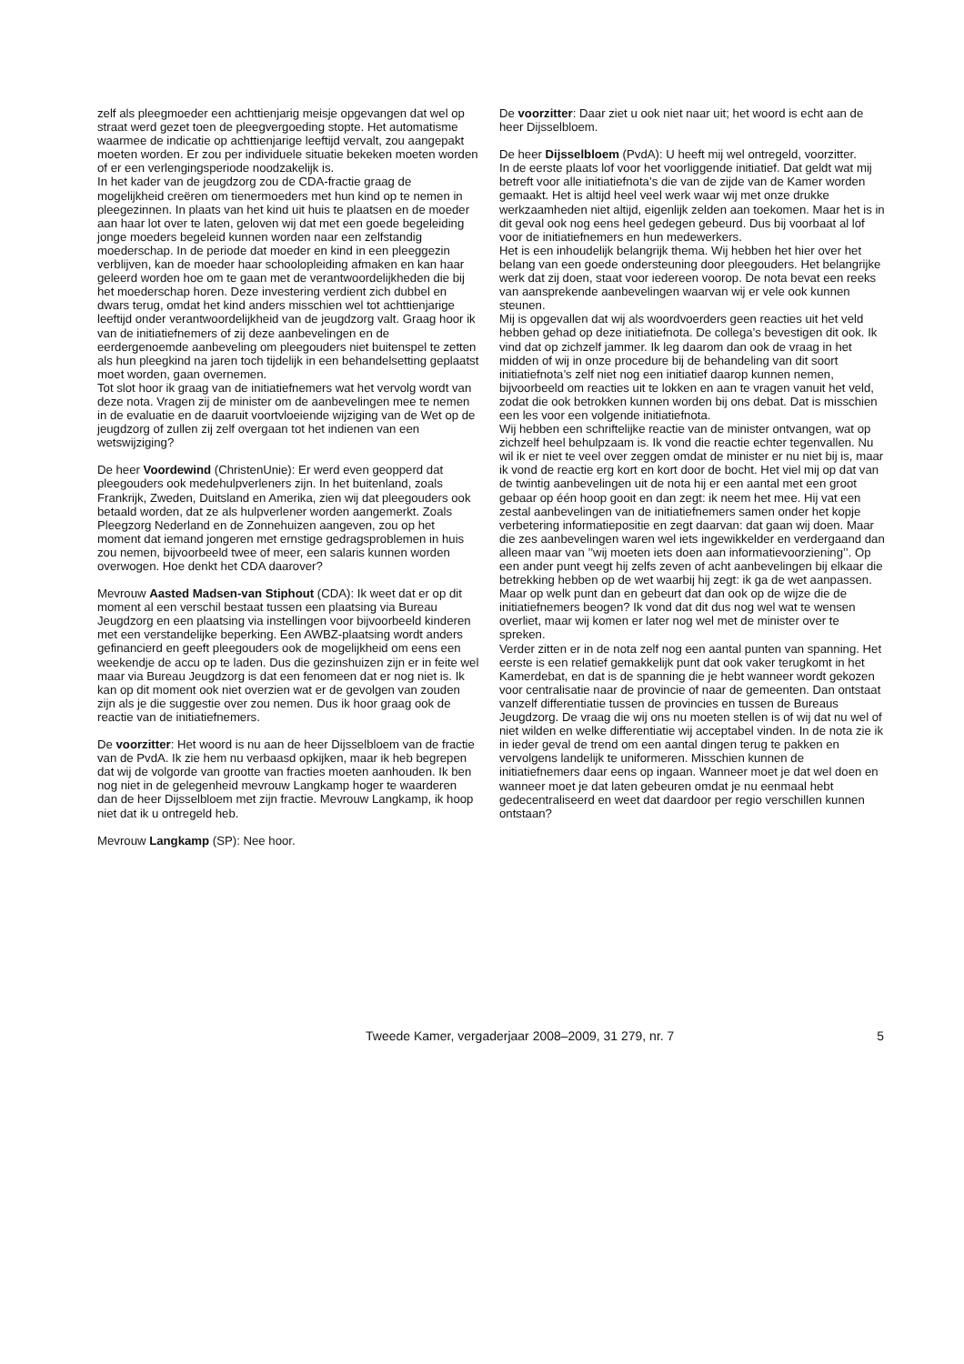zelf als pleegmoeder een achttienjarig meisje opgevangen dat wel op straat werd gezet toen de pleegvergoeding stopte. Het automatisme waarmee de indicatie op achttienjarige leeftijd vervalt, zou aangepakt moeten worden. Er zou per individuele situatie bekeken moeten worden of er een verlengingsperiode noodzakelijk is.
In het kader van de jeugdzorg zou de CDA-fractie graag de mogelijkheid creëren om tienermoeders met hun kind op te nemen in pleegezinnen. In plaats van het kind uit huis te plaatsen en de moeder aan haar lot over te laten, geloven wij dat met een goede begeleiding jonge moeders begeleid kunnen worden naar een zelfstandig moederschap. In de periode dat moeder en kind in een pleeggezin verblijven, kan de moeder haar schoolopleiding afmaken en kan haar geleerd worden hoe om te gaan met de verantwoordelijkheden die bij het moederschap horen. Deze investering verdient zich dubbel en dwars terug, omdat het kind anders misschien wel tot achttienjarige leeftijd onder verantwoordelijkheid van de jeugdzorg valt. Graag hoor ik van de initiatiefnemers of zij deze aanbevelingen en de eerdergenoemde aanbeveling om pleegouders niet buitenspel te zetten als hun pleegkind na jaren toch tijdelijk in een behandelsetting geplaatst moet worden, gaan overnemen.
Tot slot hoor ik graag van de initiatiefnemers wat het vervolg wordt van deze nota. Vragen zij de minister om de aanbevelingen mee te nemen in de evaluatie en de daaruit voortvloeiende wijziging van de Wet op de jeugdzorg of zullen zij zelf overgaan tot het indienen van een wetswijziging?
De heer Voordewind (ChristenUnie): Er werd even geopperd dat pleegouders ook medehulpverleners zijn. In het buitenland, zoals Frankrijk, Zweden, Duitsland en Amerika, zien wij dat pleegouders ook betaald worden, dat ze als hulpverlener worden aangemerkt. Zoals Pleegzorg Nederland en de Zonnehuizen aangeven, zou op het moment dat iemand jongeren met ernstige gedragsproblemen in huis zou nemen, bijvoorbeeld twee of meer, een salaris kunnen worden overwogen. Hoe denkt het CDA daarover?
Mevrouw Aasted Madsen-van Stiphout (CDA): Ik weet dat er op dit moment al een verschil bestaat tussen een plaatsing via Bureau Jeugdzorg en een plaatsing via instellingen voor bijvoorbeeld kinderen met een verstandelijke beperking. Een AWBZ-plaatsing wordt anders gefinancierd en geeft pleegouders ook de mogelijkheid om eens een weekendje de accu op te laden. Dus die gezinshuizen zijn er in feite wel maar via Bureau Jeugdzorg is dat een fenomeen dat er nog niet is. Ik kan op dit moment ook niet overzien wat er de gevolgen van zouden zijn als je die suggestie over zou nemen. Dus ik hoor graag ook de reactie van de initiatiefnemers.
De voorzitter: Het woord is nu aan de heer Dijsselbloem van de fractie van de PvdA. Ik zie hem nu verbaasd opkijken, maar ik heb begrepen dat wij de volgorde van grootte van fracties moeten aanhouden. Ik ben nog niet in de gelegenheid mevrouw Langkamp hoger te waarderen dan de heer Dijsselbloem met zijn fractie. Mevrouw Langkamp, ik hoop niet dat ik u ontregeld heb.
Mevrouw Langkamp (SP): Nee hoor.
De voorzitter: Daar ziet u ook niet naar uit; het woord is echt aan de heer Dijsselbloem.
De heer Dijsselbloem (PvdA): U heeft mij wel ontregeld, voorzitter.
In de eerste plaats lof voor het voorliggende initiatief. Dat geldt wat mij betreft voor alle initiatiefnota’s die van de zijde van de Kamer worden gemaakt. Het is altijd heel veel werk waar wij met onze drukke werkzaamheden niet altijd, eigenlijk zelden aan toekomen. Maar het is in dit geval ook nog eens heel gedegen gebeurd. Dus bij voorbaat al lof voor de initiatiefnemers en hun medewerkers.
Het is een inhoudelijk belangrijk thema. Wij hebben het hier over het belang van een goede ondersteuning door pleegouders. Het belangrijke werk dat zij doen, staat voor iedereen voorop. De nota bevat een reeks van aansprekende aanbevelingen waarvan wij er vele ook kunnen steunen.
Mij is opgevallen dat wij als woordvoerders geen reacties uit het veld hebben gehad op deze initiatiefnota. De collega’s bevestigen dit ook. Ik vind dat op zichzelf jammer. Ik leg daarom dan ook de vraag in het midden of wij in onze procedure bij de behandeling van dit soort initiatiefnota’s zelf niet nog een initiatief daarop kunnen nemen, bijvoorbeeld om reacties uit te lokken en aan te vragen vanuit het veld, zodat die ook betrokken kunnen worden bij ons debat. Dat is misschien een les voor een volgende initiatiefnota.
Wij hebben een schriftelijke reactie van de minister ontvangen, wat op zichzelf heel behulpzaam is. Ik vond die reactie echter tegenvallen. Nu wil ik er niet te veel over zeggen omdat de minister er nu niet bij is, maar ik vond de reactie erg kort en kort door de bocht. Het viel mij op dat van de twintig aanbevelingen uit de nota hij er een aantal met een groot gebaar op één hoop gooit en dan zegt: ik neem het mee. Hij vat een zestal aanbevelingen van de initiatiefnemers samen onder het kopje verbetering informatiepositie en zegt daarvan: dat gaan wij doen. Maar die zes aanbevelingen waren wel iets ingewikkelder en verdergaand dan alleen maar van ’’wij moeten iets doen aan informatievoorziening’’. Op een ander punt veegt hij zelfs zeven of acht aanbevelingen bij elkaar die betrekking hebben op de wet waarbij hij zegt: ik ga de wet aanpassen. Maar op welk punt dan en gebeurt dat dan ook op de wijze die de initiatiefnemers beogen? Ik vond dat dit dus nog wel wat te wensen overliet, maar wij komen er later nog wel met de minister over te spreken.
Verder zitten er in de nota zelf nog een aantal punten van spanning. Het eerste is een relatief gemakkelijk punt dat ook vaker terugkomt in het Kamerdebat, en dat is de spanning die je hebt wanneer wordt gekozen voor centralisatie naar de provincie of naar de gemeenten. Dan ontstaat vanzelf differentiatie tussen de provincies en tussen de Bureaus Jeugdzorg. De vraag die wij ons nu moeten stellen is of wij dat nu wel of niet wilden en welke differentiatie wij acceptabel vinden. In de nota zie ik in ieder geval de trend om een aantal dingen terug te pakken en vervolgens landelijk te uniformeren. Misschien kunnen de initiatiefnemers daar eens op ingaan. Wanneer moet je dat wel doen en wanneer moet je dat laten gebeuren omdat je nu eenmaal hebt gedecentraliseerd en weet dat daardoor per regio verschillen kunnen ontstaan?
Tweede Kamer, vergaderjaar 2008–2009, 31 279, nr. 7 5